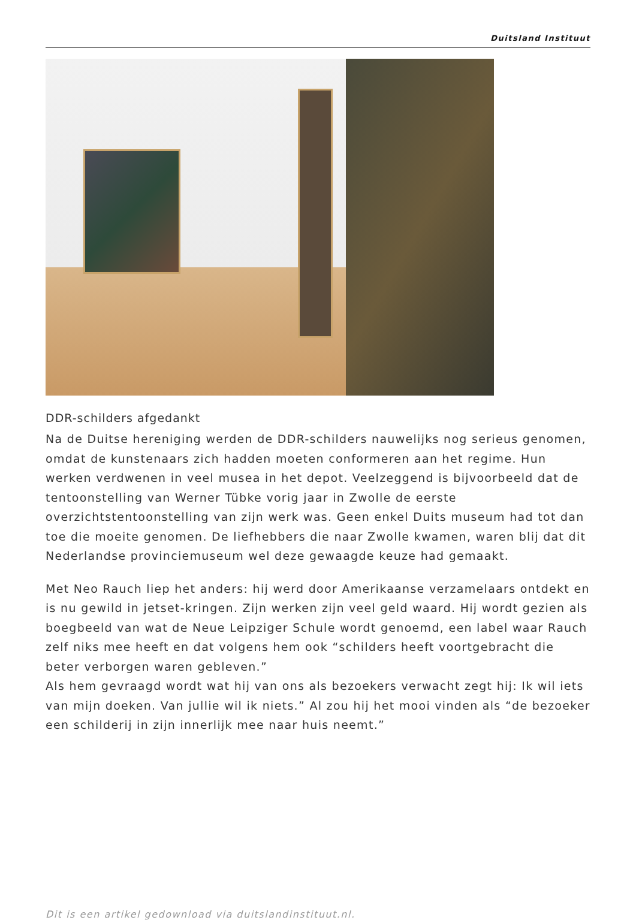Duitsland Instituut
DDR-schilders afgedankt
Na de Duitse hereniging werden de DDR-schilders nauwelijks nog serieus genomen, omdat de kunstenaars zich hadden moeten conformeren aan het regime. Hun werken verdwenen in veel musea in het depot. Veelzeggend is bijvoorbeeld dat de tentoonstelling van Werner Tübke vorig jaar in Zwolle de eerste overzichtstentoonstelling van zijn werk was. Geen enkel Duits museum had tot dan toe die moeite genomen. De liefhebbers die naar Zwolle kwamen, waren blij dat dit Nederlandse provinciemuseum wel deze gewaagde keuze had gemaakt.
Met Neo Rauch liep het anders: hij werd door Amerikaanse verzamelaars ontdekt en is nu gewild in jetset-kringen. Zijn werken zijn veel geld waard. Hij wordt gezien als boegbeeld van wat de Neue Leipziger Schule wordt genoemd, een label waar Rauch zelf niks mee heeft en dat volgens hem ook “schilders heeft voortgebracht die beter verborgen waren gebleven.”
Als hem gevraagd wordt wat hij van ons als bezoekers verwacht zegt hij: Ik wil iets van mijn doeken. Van jullie wil ik niets.” Al zou hij het mooi vinden als “de bezoeker een schilderij in zijn innerlijk mee naar huis neemt.”
Dit is een artikel gedownload via duitslandinstituut.nl.